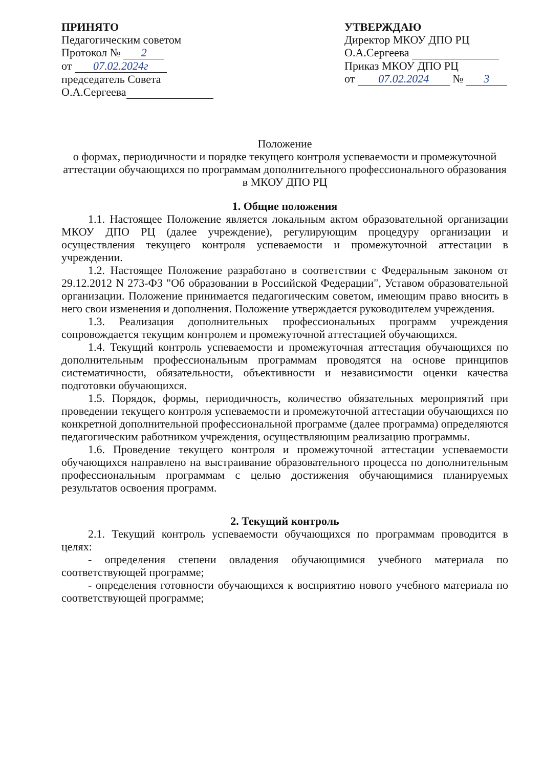ПРИНЯТО
Педагогическим советом
Протокол № 2
от 07.02.2024г
председатель Совета
О.А.Сергеева
УТВЕРЖДАЮ
Директор МКОУ ДПО РЦ
О.А.Сергеева
Приказ МКОУ ДПО РЦ
от 07.02.2024 № 3
Положение
о формах, периодичности и порядке текущего контроля успеваемости и промежуточной аттестации обучающихся по программам дополнительного профессионального образования в МКОУ ДПО РЦ
1. Общие положения
1.1. Настоящее Положение является локальным актом образовательной организации МКОУ ДПО РЦ (далее учреждение), регулирующим процедуру организации и осуществления текущего контроля успеваемости и промежуточной аттестации в учреждении.
1.2. Настоящее Положение разработано в соответствии с Федеральным законом от 29.12.2012 N 273-ФЗ "Об образовании в Российской Федерации", Уставом образовательной организации. Положение принимается педагогическим советом, имеющим право вносить в него свои изменения и дополнения. Положение утверждается руководителем учреждения.
1.3. Реализация дополнительных профессиональных программ учреждения сопровождается текущим контролем и промежуточной аттестацией обучающихся.
1.4. Текущий контроль успеваемости и промежуточная аттестация обучающихся по дополнительным профессиональным программам проводятся на основе принципов систематичности, обязательности, объективности и независимости оценки качества подготовки обучающихся.
1.5. Порядок, формы, периодичность, количество обязательных мероприятий при проведении текущего контроля успеваемости и промежуточной аттестации обучающихся по конкретной дополнительной профессиональной программе (далее программа) определяются педагогическим работником учреждения, осуществляющим реализацию программы.
1.6. Проведение текущего контроля и промежуточной аттестации успеваемости обучающихся направлено на выстраивание образовательного процесса по дополнительным профессиональным программам с целью достижения обучающимися планируемых результатов освоения программ.
2. Текущий контроль
2.1. Текущий контроль успеваемости обучающихся по программам проводится в целях:
- определения степени овладения обучающимися учебного материала по соответствующей программе;
- определения готовности обучающихся к восприятию нового учебного материала по соответствующей программе;